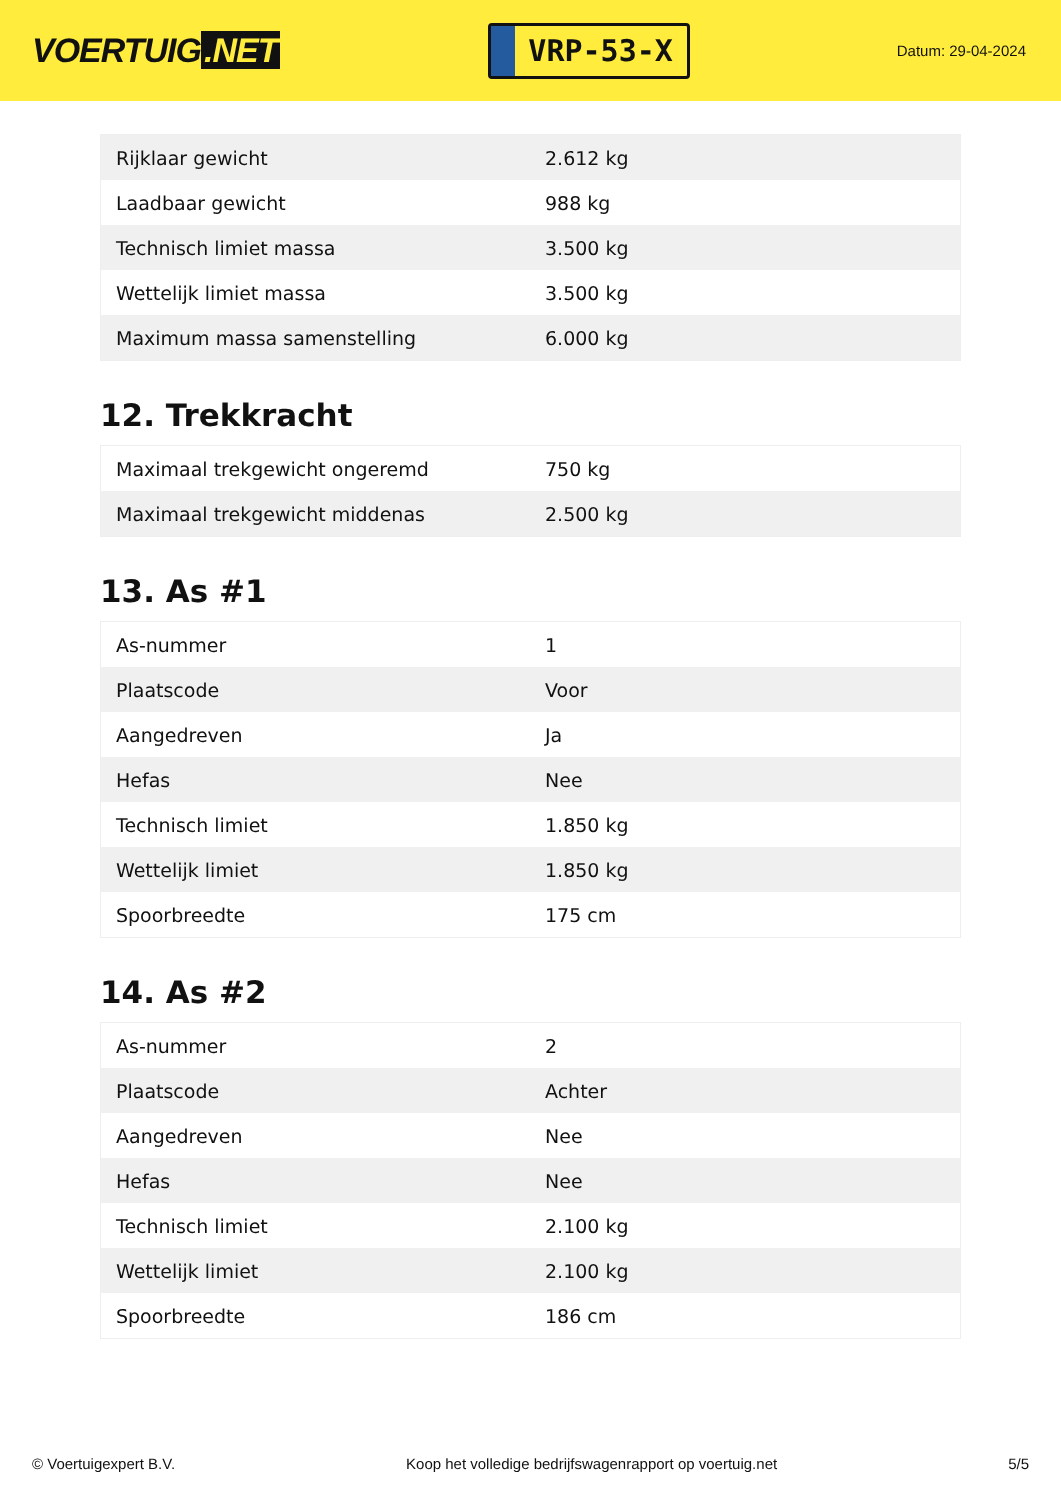VOERTUIG.NET
VRP-53-X
Datum: 29-04-2024
| Rijklaar gewicht | 2.612 kg |
| Laadbaar gewicht | 988 kg |
| Technisch limiet massa | 3.500 kg |
| Wettelijk limiet massa | 3.500 kg |
| Maximum massa samenstelling | 6.000 kg |
12. Trekkracht
| Maximaal trekgewicht ongeremd | 750 kg |
| Maximaal trekgewicht middenas | 2.500 kg |
13. As #1
| As-nummer | 1 |
| Plaatscode | Voor |
| Aangedreven | Ja |
| Hefas | Nee |
| Technisch limiet | 1.850 kg |
| Wettelijk limiet | 1.850 kg |
| Spoorbreedte | 175 cm |
14. As #2
| As-nummer | 2 |
| Plaatscode | Achter |
| Aangedreven | Nee |
| Hefas | Nee |
| Technisch limiet | 2.100 kg |
| Wettelijk limiet | 2.100 kg |
| Spoorbreedte | 186 cm |
© Voertuigexpert B.V. Koop het volledige bedrijfswagenrapport op voertuig.net 5/5